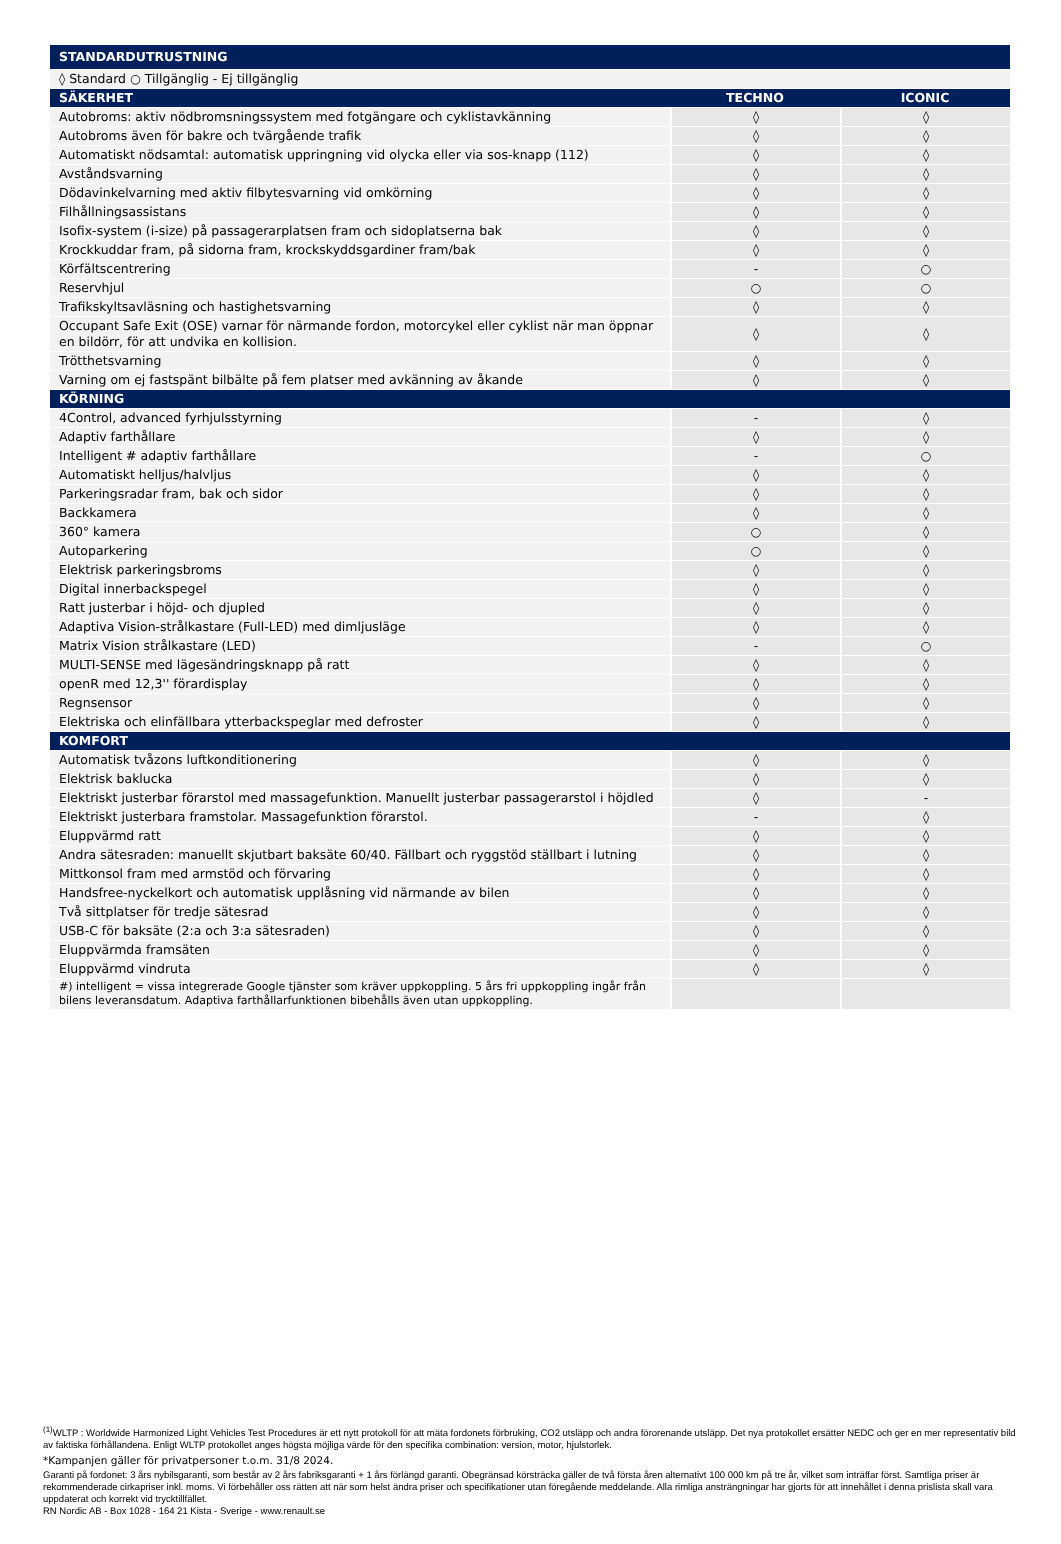| STANDARDUTRUSTNING | | |
| --- | --- | --- |
| ◊ Standard ○ Tillgänglig - Ej tillgänglig | | |
| SÄKERHET | TECHNO | ICONIC |
| Autobroms: aktiv nödbromsningssystem med fotgängare och cyklistavkänning | ◊ | ◊ |
| Autobroms även för bakre och tvärgående trafik | ◊ | ◊ |
| Automatiskt nödsamtal: automatisk uppringning vid olycka eller via sos-knapp (112) | ◊ | ◊ |
| Avståndsvarning | ◊ | ◊ |
| Dödavinkelvarning med aktiv filbytesvarning vid omkörning | ◊ | ◊ |
| Filhållningsassistans | ◊ | ◊ |
| Isofix-system (i-size) på passagerarplatsen fram och sidoplatserna bak | ◊ | ◊ |
| Krockkuddar fram, på sidorna fram, krockskyddsgardiner fram/bak | ◊ | ◊ |
| Körfältscentrering | - | ○ |
| Reservhjul | ○ | ○ |
| Trafikskyltsavläsning och hastighetsvarning | ◊ | ◊ |
| Occupant Safe Exit (OSE) varnar för närmande fordon, motorcykel eller cyklist när man öppnar en bildörr, för att undvika en kollision. | ◊ | ◊ |
| Trötthetsvarning | ◊ | ◊ |
| Varning om ej fastspänt bilbälte på fem platser med avkänning av åkande | ◊ | ◊ |
| KÖRNING | | |
| 4Control, advanced fyrhjulsstyrning | - | ◊ |
| Adaptiv farthållare | ◊ | ◊ |
| Intelligent # adaptiv farthållare | - | ○ |
| Automatiskt helljus/halvljus | ◊ | ◊ |
| Parkeringsradar fram, bak och sidor | ◊ | ◊ |
| Backkamera | ◊ | ◊ |
| 360° kamera | ○ | ◊ |
| Autoparkering | ○ | ◊ |
| Elektrisk parkeringsbroms | ◊ | ◊ |
| Digital innerbackspegel | ◊ | ◊ |
| Ratt justerbar i höjd- och djupled | ◊ | ◊ |
| Adaptiva Vision-strålkastare (Full-LED) med dimljusläge | ◊ | ◊ |
| Matrix Vision strålkastare (LED) | - | ○ |
| MULTI-SENSE med lägesändringsknapp på ratt | ◊ | ◊ |
| openR med 12,3'' förardisplay | ◊ | ◊ |
| Regnsensor | ◊ | ◊ |
| Elektriska och elinfällbara ytterbackspeglar med defroster | ◊ | ◊ |
| KOMFORT | | |
| Automatisk tvåzons luftkonditionering | ◊ | ◊ |
| Elektrisk baklucka | ◊ | ◊ |
| Elektriskt justerbar förarstol med massagefunktion. Manuellt justerbar passagerarstol i höjdled | ◊ | - |
| Elektriskt justerbara framstolar. Massagefunktion förarstol. | - | ◊ |
| Eluppvärmd ratt | ◊ | ◊ |
| Andra sätesraden: manuellt skjutbart baksäte 60/40. Fällbart och ryggstöd ställbart i lutning | ◊ | ◊ |
| Mittkonsol fram med armstöd och förvaring | ◊ | ◊ |
| Handsfree-nyckelkort och automatisk upplåsning vid närmande av bilen | ◊ | ◊ |
| Två sittplatser för tredje sätesrad | ◊ | ◊ |
| USB-C för baksäte (2:a och 3:a sätesraden) | ◊ | ◊ |
| Eluppvärmda framsäten | ◊ | ◊ |
| Eluppvärmd vindruta | ◊ | ◊ |
| #) intelligent = vissa integrerade Google tjänster som kräver uppkoppling. 5 års fri uppkoppling ingår från bilens leveransdatum. Adaptiva farthållarfunktionen bibehålls även utan uppkoppling. | | |
<sup>(1)</sup> WLTP : Worldwide Harmonized Light Vehicles Test Procedures är ett nytt protokoll för att mäta fordonets förbruking, CO2 utsläpp och andra förorenande utsläpp. Det nya protokollet ersätter NEDC och ger en mer representativ bild av faktiska förhållandena. Enligt WLTP protokollet anges högsta möjliga värde för den specifika combination: version, motor, hjulstorlek.
*Kampanjen gäller för privatpersoner t.o.m. 31/8 2024.
Garanti på fordonet: 3 års nybilsgaranti, som består av 2 års fabriksgaranti + 1 års förlängd garanti. Obegränsad körsträcka gäller de två första åren alternativt 100 000 km på tre år, vilket som inträffar först. Samtliga priser är rekommenderade cirkapriser inkl. moms. Vi förbehåller oss rätten att när som helst ändra priser och specifikationer utan föregående meddelande. Alla rimliga ansträngningar har gjorts för att innehållet i denna prislista skall vara uppdaterat och korrekt vid trycktillfället.
RN Nordic AB - Box 1028 - 164 21 Kista - Sverige - www.renault.se